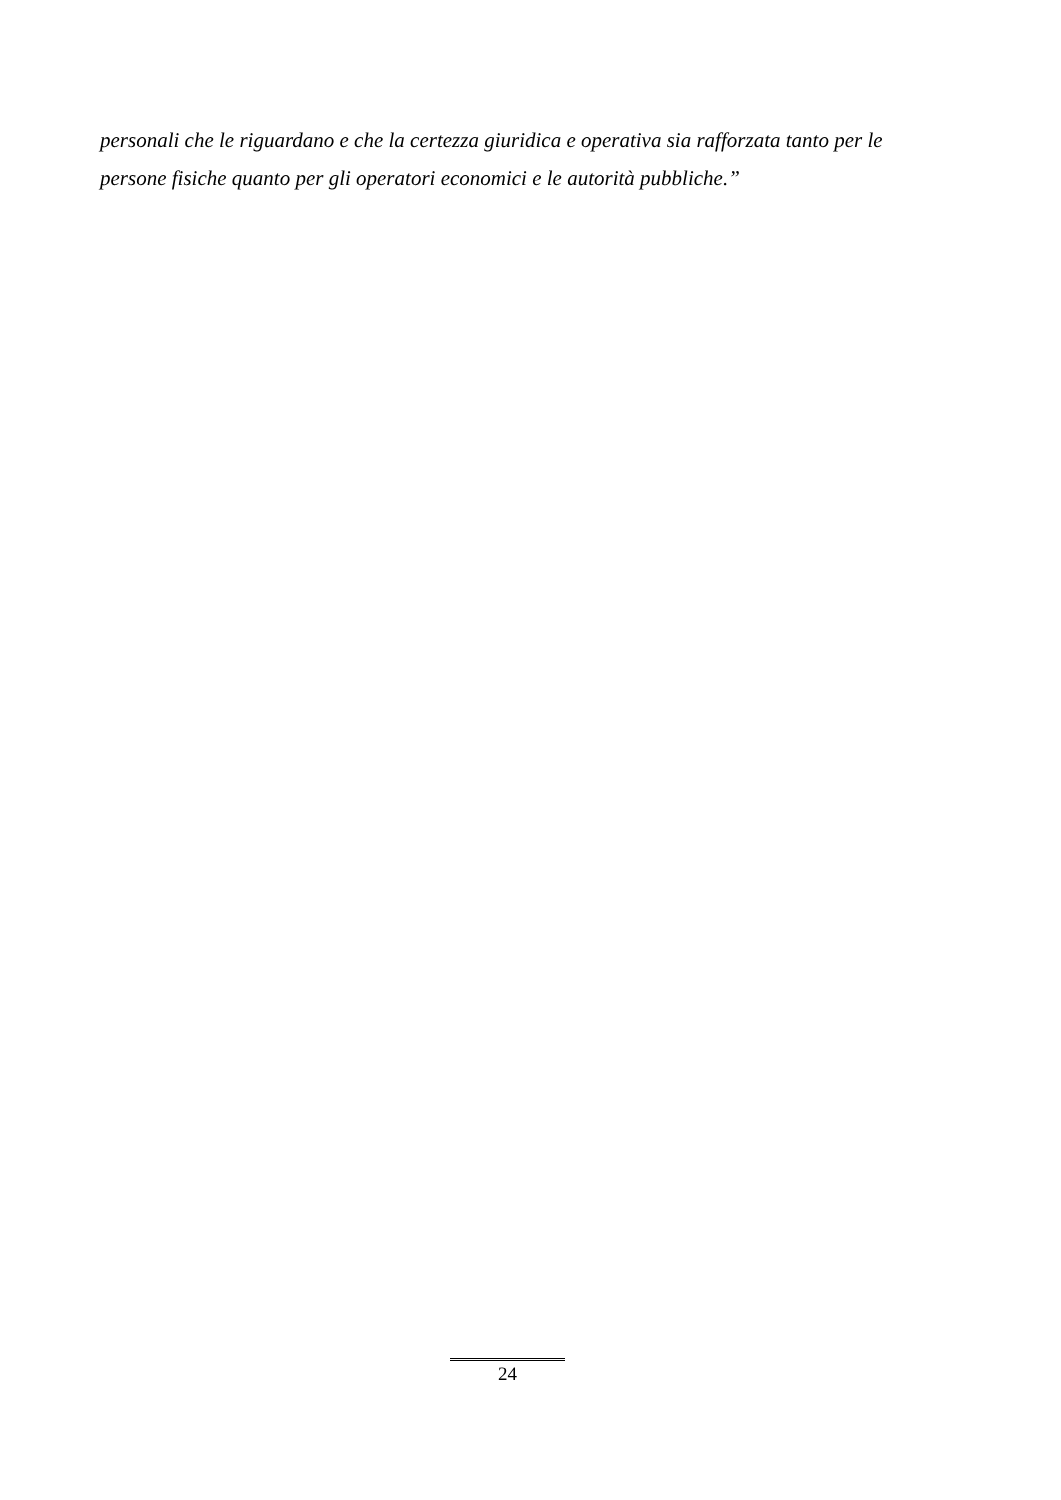personali che le riguardano e che la certezza giuridica e operativa sia rafforzata tanto per le
persone fisiche quanto per gli operatori economici e le autorità pubbliche.”
24